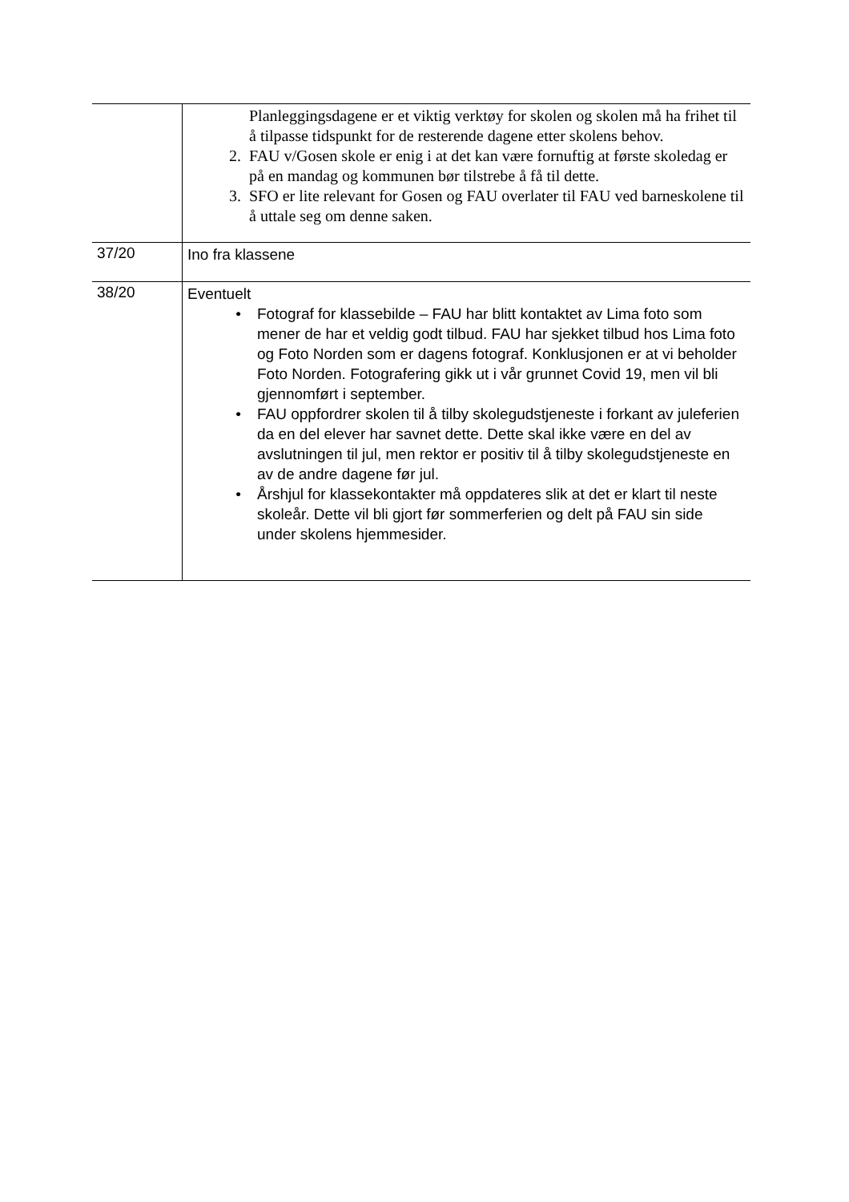| | Planleggingsdagene er et viktig verktøy for skolen og skolen må ha frihet til å tilpasse tidspunkt for de resterende dagene etter skolens behov. 2. FAU v/Gosen skole er enig i at det kan være fornuftig at første skoledag er på en mandag og kommunen bør tilstrebe å få til dette. 3. SFO er lite relevant for Gosen og FAU overlater til FAU ved barneskolene til å uttale seg om denne saken. |
| 37/20 | Ino fra klassene |
| 38/20 | Eventuelt • Fotograf for klassebilde – FAU har blitt kontaktet av Lima foto som mener de har et veldig godt tilbud. FAU har sjekket tilbud hos Lima foto og Foto Norden som er dagens fotograf. Konklusjonen er at vi beholder Foto Norden. Fotografering gikk ut i vår grunnet Covid 19, men vil bli gjennomført i september. • FAU oppfordrer skolen til å tilby skolegudstjeneste i forkant av juleferien da en del elever har savnet dette. Dette skal ikke være en del av avslutningen til jul, men rektor er positiv til å tilby skolegudstjeneste en av de andre dagene før jul. • Årshjul for klassekontakter må oppdateres slik at det er klart til neste skoleår. Dette vil bli gjort før sommerferien og delt på FAU sin side under skolens hjemmesider. |